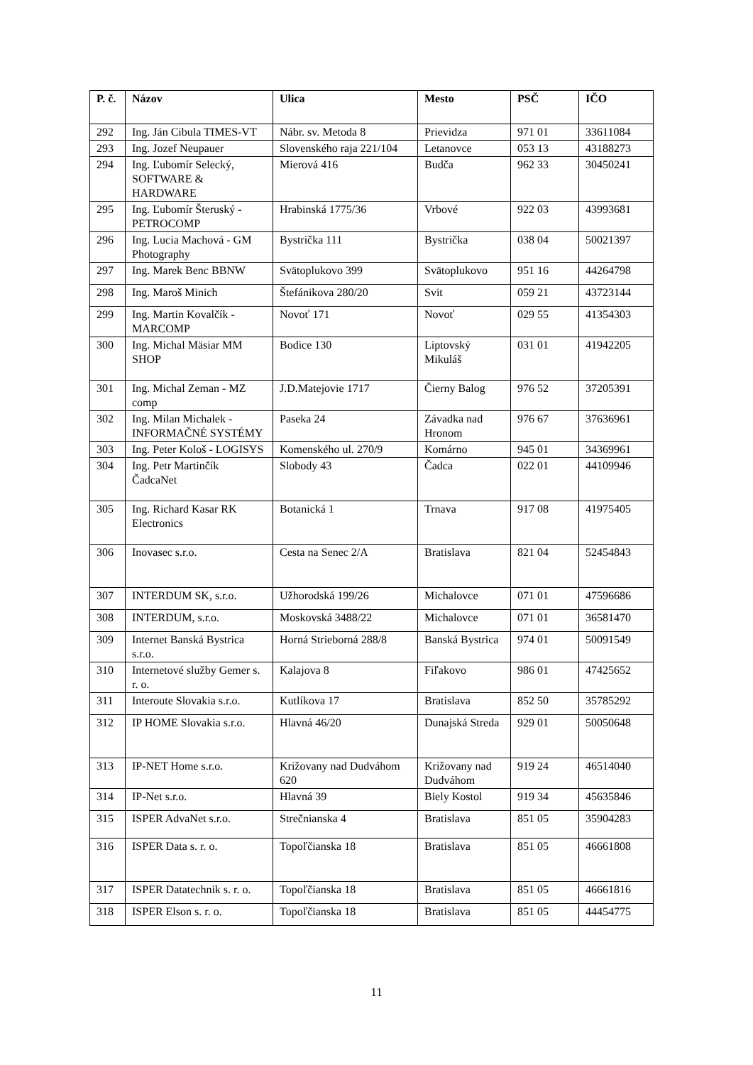| P. č. | Názov | Ulica | Mesto | PSČ | IČO |
| --- | --- | --- | --- | --- | --- |
| 292 | Ing. Ján Cibula TIMES-VT | Nábr. sv. Metoda 8 | Prievidza | 971 01 | 33611084 |
| 293 | Ing. Jozef Neupauer | Slovenského raja 221/104 | Letanovce | 053 13 | 43188273 |
| 294 | Ing. Ľubomír Selecký, SOFTWARE & HARDWARE | Mierová 416 | Budča | 962 33 | 30450241 |
| 295 | Ing. Ľubomír Šteruský - PETROCOMP | Hrabinská 1775/36 | Vrbové | 922 03 | 43993681 |
| 296 | Ing. Lucia Machová - GM Photography | Bystrička 111 | Bystrička | 038 04 | 50021397 |
| 297 | Ing. Marek Benc BBNW | Svätoplukovo 399 | Svätoplukovo | 951 16 | 44264798 |
| 298 | Ing. Maroš Minich | Štefánikova 280/20 | Svit | 059 21 | 43723144 |
| 299 | Ing. Martin Kovalčík - MARCOMP | Novoť 171 | Novoť | 029 55 | 41354303 |
| 300 | Ing. Michal Mäsiar MM SHOP | Bodice 130 | Liptovský Mikuláš | 031 01 | 41942205 |
| 301 | Ing. Michal Zeman - MZ comp | J.D.Matejovie 1717 | Čierny Balog | 976 52 | 37205391 |
| 302 | Ing. Milan Michalek - INFORMAČNÉ SYSTÉMY | Paseka 24 | Závadka nad Hronom | 976 67 | 37636961 |
| 303 | Ing. Peter Kološ - LOGISYS | Komenského ul. 270/9 | Komárno | 945 01 | 34369961 |
| 304 | Ing. Petr Martinčík ČadcaNet | Slobody 43 | Čadca | 022 01 | 44109946 |
| 305 | Ing. Richard Kasar RK Electronics | Botanická 1 | Trnava | 917 08 | 41975405 |
| 306 | Inovasec s.r.o. | Cesta na Senec 2/A | Bratislava | 821 04 | 52454843 |
| 307 | INTERDUM SK, s.r.o. | Užhorodská 199/26 | Michalovce | 071 01 | 47596686 |
| 308 | INTERDUM, s.r.o. | Moskovská 3488/22 | Michalovce | 071 01 | 36581470 |
| 309 | Internet Banská Bystrica s.r.o. | Horná Strieborná 288/8 | Banská Bystrica | 974 01 | 50091549 |
| 310 | Internetové služby Gemer s. r. o. | Kalajova 8 | Fiľakovo | 986 01 | 47425652 |
| 311 | Interoute Slovakia s.r.o. | Kutlíkova 17 | Bratislava | 852 50 | 35785292 |
| 312 | IP HOME Slovakia s.r.o. | Hlavná 46/20 | Dunajská Streda | 929 01 | 50050648 |
| 313 | IP-NET Home s.r.o. | Križovany nad Dudváhom 620 | Križovany nad Dudváhom | 919 24 | 46514040 |
| 314 | IP-Net s.r.o. | Hlavná 39 | Biely Kostol | 919 34 | 45635846 |
| 315 | ISPER AdvaNet s.r.o. | Strečnianska 4 | Bratislava | 851 05 | 35904283 |
| 316 | ISPER Data s. r. o. | Topoľčianska 18 | Bratislava | 851 05 | 46661808 |
| 317 | ISPER Datatechnik s. r. o. | Topoľčianska 18 | Bratislava | 851 05 | 46661816 |
| 318 | ISPER Elson s. r. o. | Topoľčianska 18 | Bratislava | 851 05 | 44454775 |
11